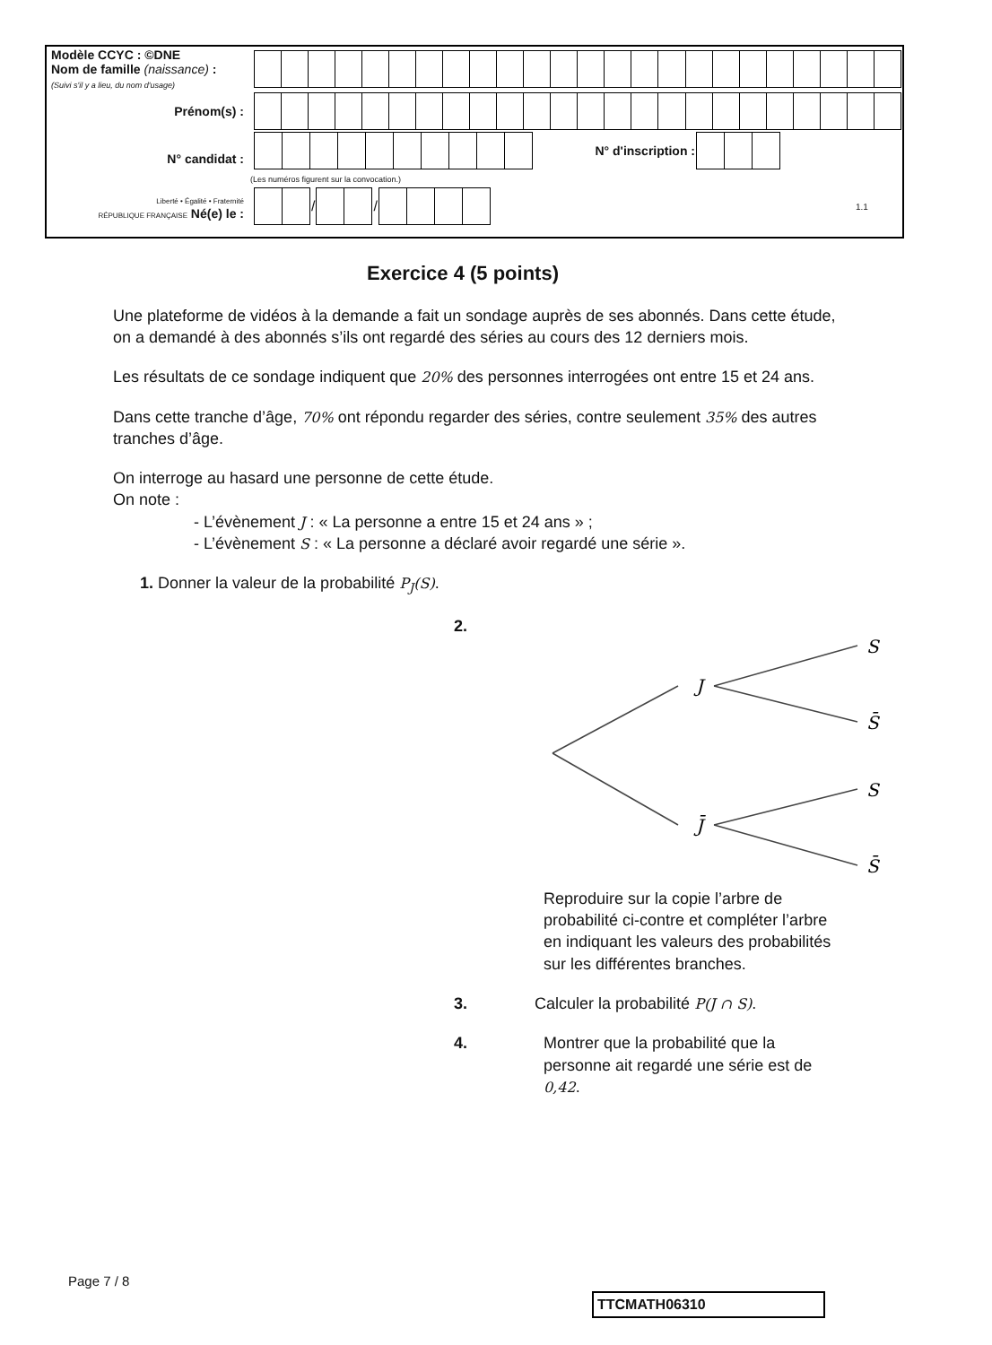| Modèle CCYC : ©DNE Nom de famille (naissance) : (Suivi s'il y a lieu, du nom d'usage) | |
| Prénom(s) : | |
| N° candidat : | / / / / / / / / / / / N° d'inscription : / / / / (Les numéros figurent sur la convocation.) |
| Liberté • Égalité • Fraternité RÉPUBLIQUE FRANÇAISE Né(e) le : | / / / / / / / / / / / / / 1.1 / |
Exercice 4 (5 points)
Une plateforme de vidéos à la demande a fait un sondage auprès de ses abonnés. Dans cette étude, on a demandé à des abonnés s’ils ont regardé des séries au cours des 12 derniers mois.
Les résultats de ce sondage indiquent que 20% des personnes interrogées ont entre 15 et 24 ans.
Dans cette tranche d’âge, 70% ont répondu regarder des séries, contre seulement 35% des autres tranches d’âge.
On interroge au hasard une personne de cette étude.
On note :
- L’évènement J : « La personne a entre 15 et 24 ans » ;
- L’évènement S : « La personne a déclaré avoir regardé une série ».
1. Donner la valeur de la probabilité P<sub>J</sub>(S).
2.
J
J̄
S
S̄
S
S̄
Reproduire sur la copie l’arbre de probabilité ci-contre et compléter l’arbre en indiquant les valeurs des probabilités sur les différentes branches.
3. Calculer la probabilité P(J ∩ S).
4. Montrer que la probabilité que la personne ait regardé une série est de 0,42.
Page 7 / 8
TTCMATH06310